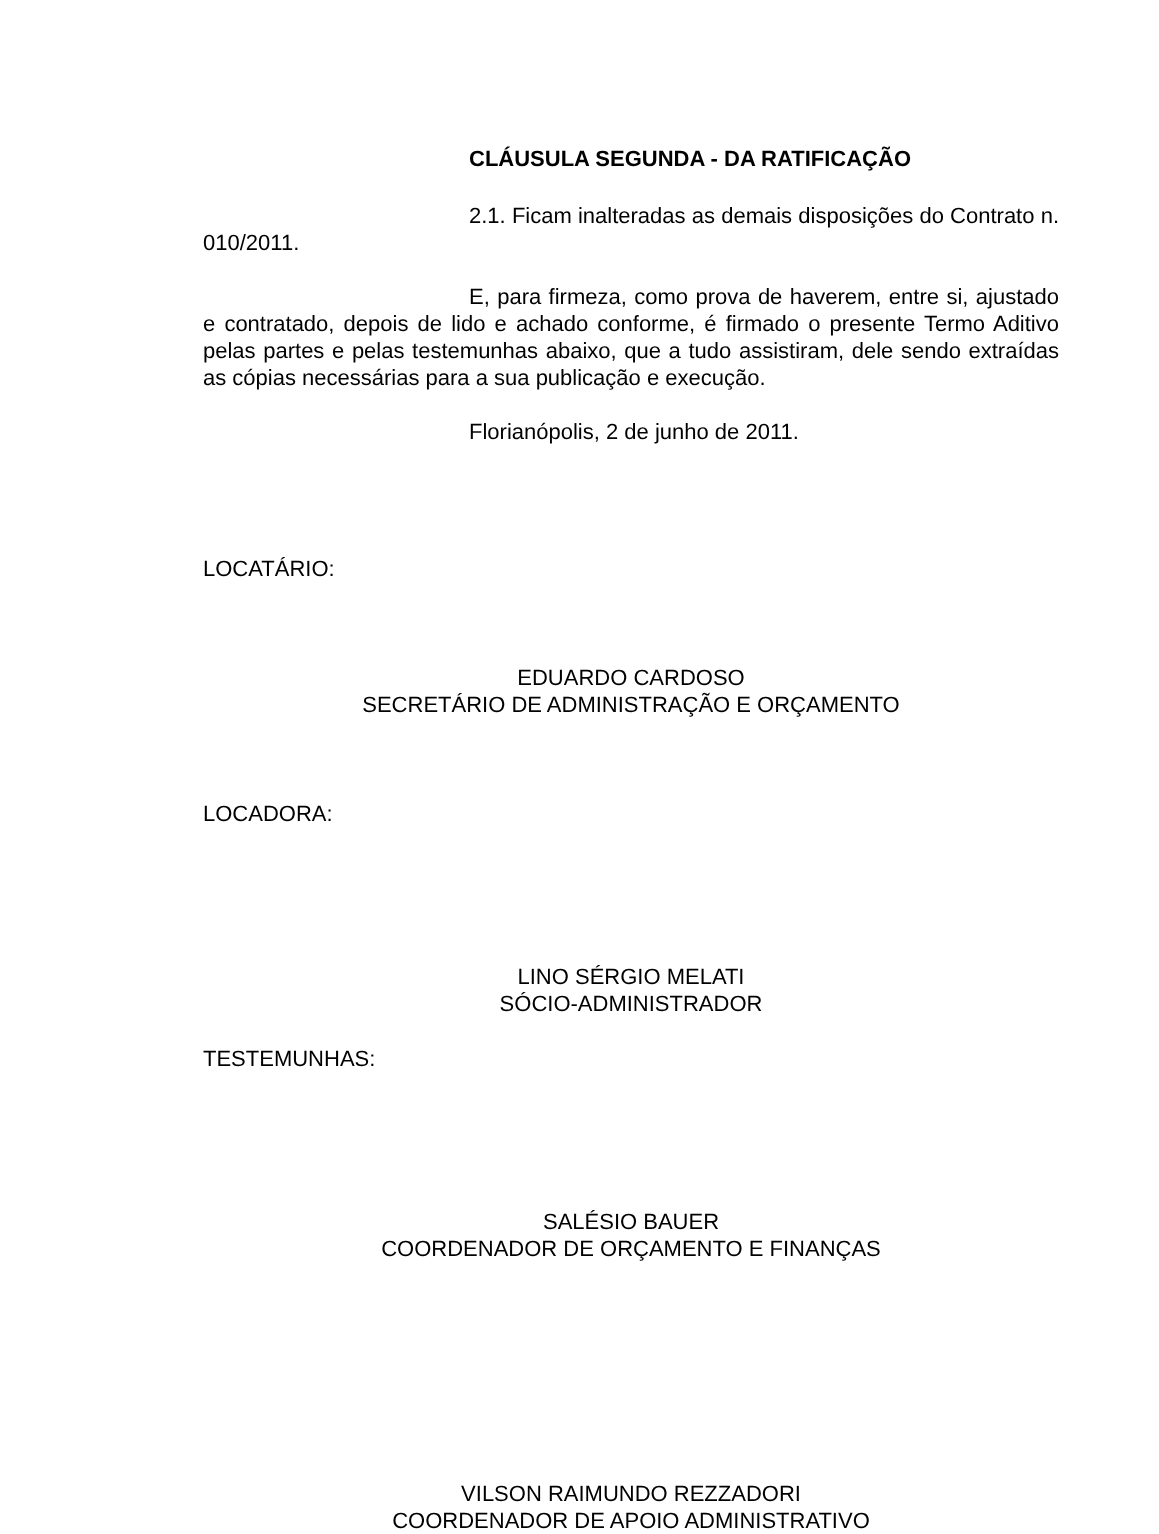CLÁUSULA SEGUNDA - DA RATIFICAÇÃO
2.1. Ficam inalteradas as demais disposições do Contrato n. 010/2011.
E, para firmeza, como prova de haverem, entre si, ajustado e contratado, depois de lido e achado conforme, é firmado o presente Termo Aditivo pelas partes e pelas testemunhas abaixo, que a tudo assistiram, dele sendo extraídas as cópias necessárias para a sua publicação e execução.
Florianópolis, 2 de junho de 2011.
LOCATÁRIO:
EDUARDO CARDOSO
SECRETÁRIO DE ADMINISTRAÇÃO E ORÇAMENTO
LOCADORA:
LINO SÉRGIO MELATI
SÓCIO-ADMINISTRADOR
TESTEMUNHAS:
SALÉSIO BAUER
COORDENADOR DE ORÇAMENTO E FINANÇAS
VILSON RAIMUNDO REZZADORI
COORDENADOR DE APOIO ADMINISTRATIVO